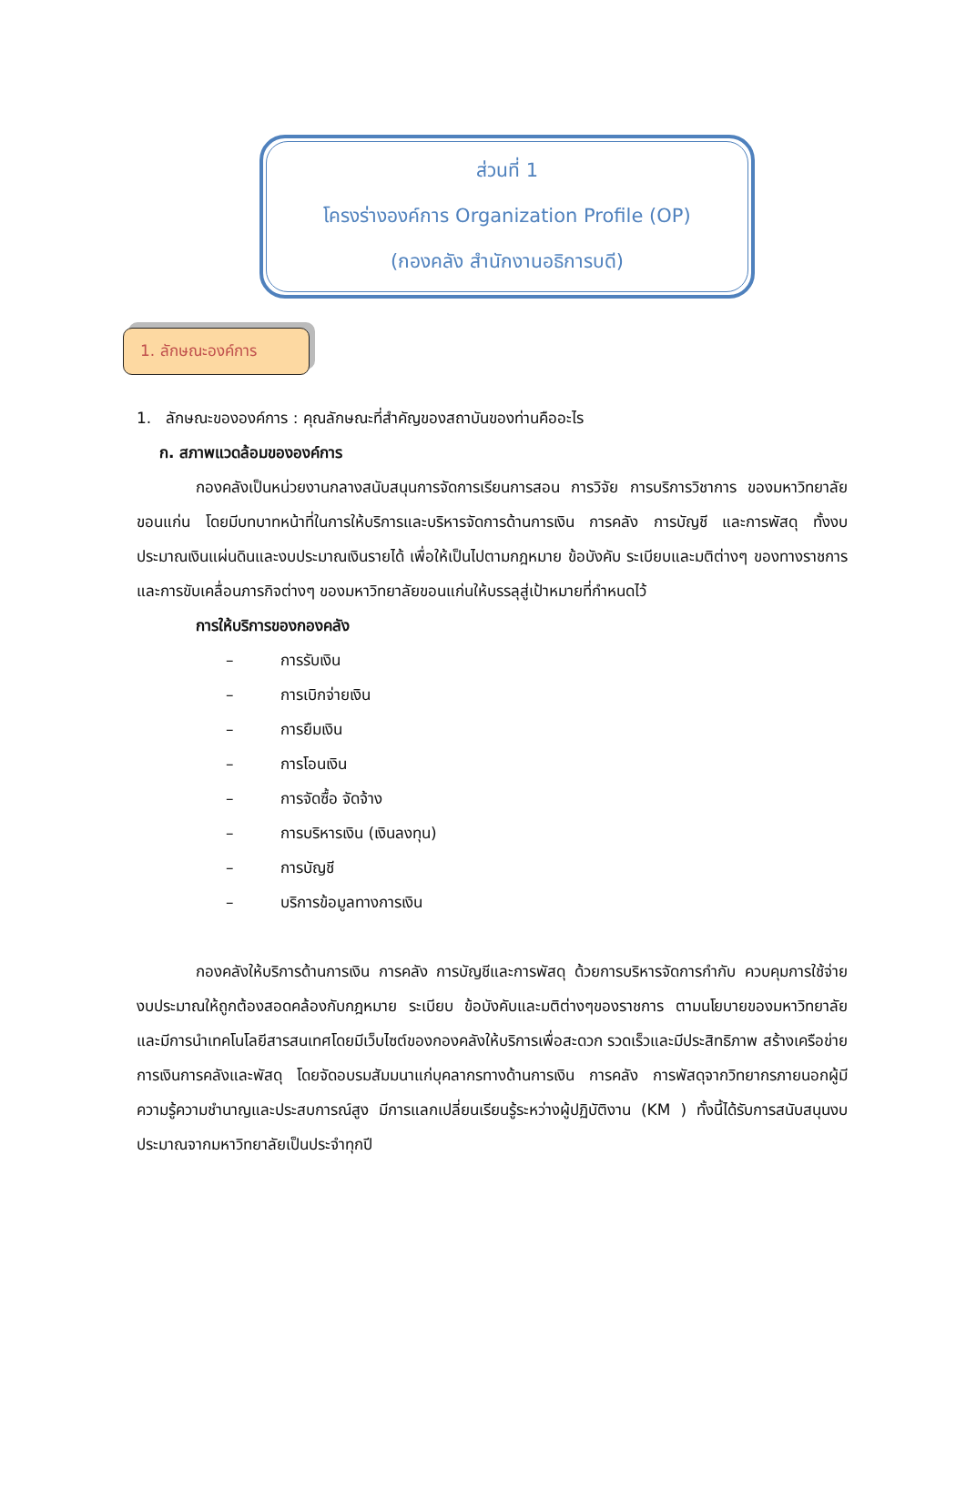ส่วนที่ 1
โครงร่างองค์การ Organization Profile (OP)
(กองคลัง สำนักงานอธิการบดี)
1. ลักษณะองค์การ
1. ลักษณะขององค์การ : คุณลักษณะที่สำคัญของสถาบันของท่านคืออะไร
ก. สภาพแวดล้อมขององค์การ
กองคลังเป็นหน่วยงานกลางสนับสนุนการจัดการเรียนการสอน การวิจัย การบริการวิชาการ ของมหาวิทยาลัยขอนแก่น โดยมีบทบาทหน้าที่ในการให้บริการและบริหารจัดการด้านการเงิน การคลัง การบัญชี และการพัสดุ ทั้งงบประมาณเงินแผ่นดินและงบประมาณเงินรายได้ เพื่อให้เป็นไปตามกฎหมาย ข้อบังคับ ระเบียบและมติต่างๆ ของทางราชการและการขับเคลื่อนภารกิจต่างๆ ของมหาวิทยาลัยขอนแก่นให้บรรลุสู่เป้าหมายที่กำหนดไว้
การให้บริการของกองคลัง
– การรับเงิน
– การเบิกจ่ายเงิน
– การยืมเงิน
– การโอนเงิน
– การจัดซื้อ จัดจ้าง
– การบริหารเงิน (เงินลงทุน)
– การบัญชี
– บริการข้อมูลทางการเงิน
กองคลังให้บริการด้านการเงิน การคลัง การบัญชีและการพัสดุ ด้วยการบริหารจัดการกำกับ ควบคุมการใช้จ่ายงบประมาณให้ถูกต้องสอดคล้องกับกฎหมาย ระเบียบ ข้อบังคับและมติต่างๆของราชการ ตามนโยบายของมหาวิทยาลัย และมีการนำเทคโนโลยีสารสนเทศโดยมีเว็บไซต์ของกองคลังให้บริการเพื่อสะดวก รวดเร็วและมีประสิทธิภาพ สร้างเครือข่ายการเงินการคลังและพัสดุ โดยจัดอบรมสัมมนาแก่บุคลากรทางด้านการเงิน การคลัง การพัสดุจากวิทยากรภายนอกผู้มีความรู้ความชำนาญและประสบการณ์สูง มีการแลกเปลี่ยนเรียนรู้ระหว่างผู้ปฏิบัติงาน (KM ) ทั้งนี้ได้รับการสนับสนุนงบประมาณจากมหาวิทยาลัยเป็นประจำทุกปี